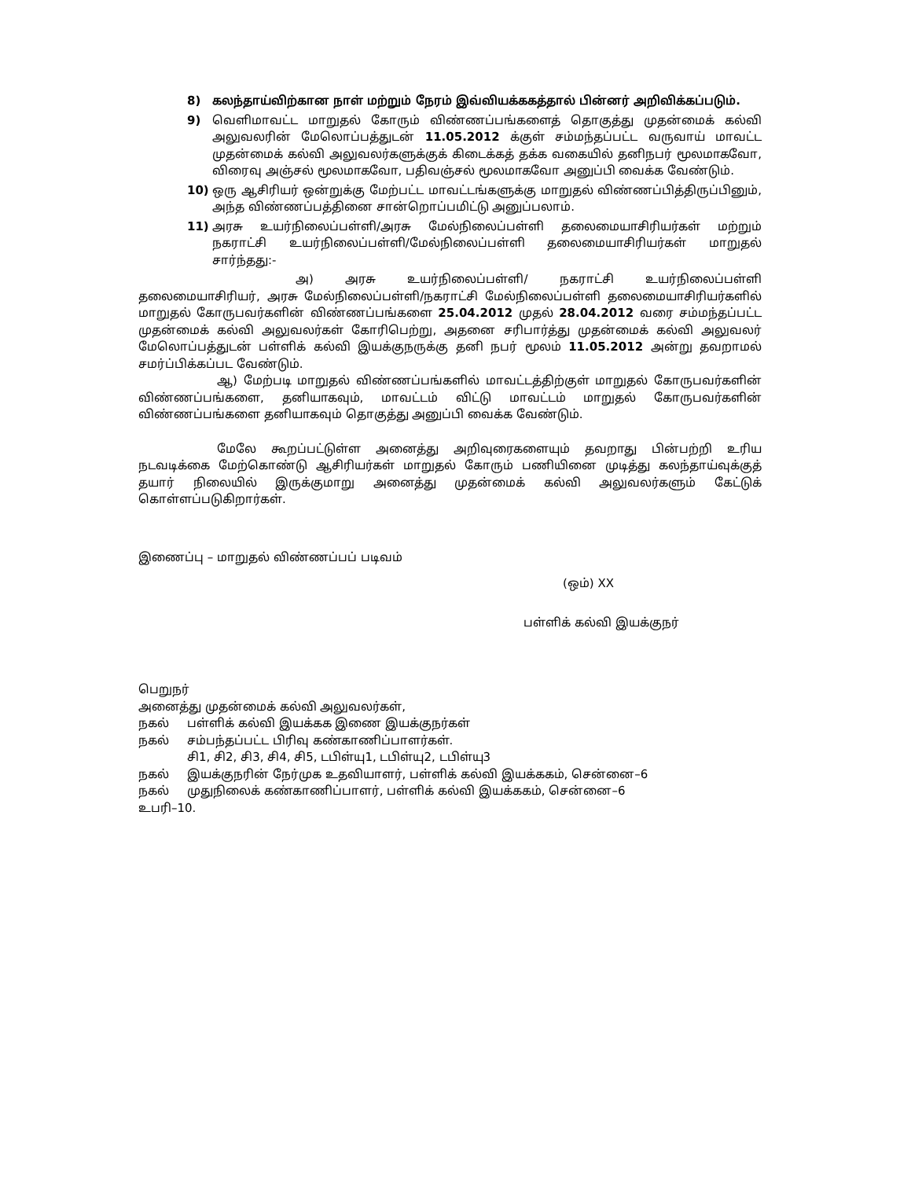8) கலந்தாய்விற்கான நாள் மற்றும் நேரம் இவ்வியக்ககத்தால் பின்னர் அறிவிக்கப்படும்.
9) வெளிமாவட்ட மாறுதல் கோரும் விண்ணப்பங்களைத் தொகுத்து முதன்மைக் கல்வி அலுவலரின் மேலொப்பத்துடன் 11.05.2012 க்குள் சம்மந்தப்பட்ட வருவாய் மாவட்ட முதன்மைக் கல்வி அலுவலர்களுக்குக் கிடைக்கத் தக்க வகையில் தனிநபர் மூலமாகவோ, விரைவு அஞ்சல் மூலமாகவோ, பதிவஞ்சல் மூலமாகவோ அனுப்பி வைக்க வேண்டும்.
10) ஒரு ஆசிரியர் ஒன்றுக்கு மேற்பட்ட மாவட்டங்களுக்கு மாறுதல் விண்ணப்பித்திருப்பினும், அந்த விண்ணப்பத்தினை சான்றொப்பமிட்டு அனுப்பலாம்.
11) அரசு உயர்நிலைப்பள்ளி/அரசு மேல்நிலைப்பள்ளி தலைமையாசிரியர்கள் மற்றும் நகராட்சி உயர்நிலைப்பள்ளி/மேல்நிலைப்பள்ளி தலைமையாசிரியர்கள் மாறுதல் சார்ந்தது:-
அ) அரசு உயர்நிலைப்பள்ளி/ நகராட்சி உயர்நிலைப்பள்ளி தலைமையாசிரியர், அரசு மேல்நிலைப்பள்ளி/நகராட்சி மேல்நிலைப்பள்ளி தலைமையாசிரியர்களில் மாறுதல் கோருபவர்களின் விண்ணப்பங்களை 25.04.2012 முதல் 28.04.2012 வரை சம்மந்தப்பட்ட முதன்மைக் கல்வி அலுவலர்கள் கோரிபெற்று, அதனை சரிபார்த்து முதன்மைக் கல்வி அலுவலர் மேலொப்பத்துடன் பள்ளிக் கல்வி இயக்குநருக்கு தனி நபர் மூலம் 11.05.2012 அன்று தவறாமல் சமர்ப்பிக்கப்பட வேண்டும்.
ஆ) மேற்படி மாறுதல் விண்ணப்பங்களில் மாவட்டத்திற்குள் மாறுதல் கோருபவர்களின் விண்ணப்பங்களை, தனியாகவும், மாவட்டம் விட்டு மாவட்டம் மாறுதல் கோருபவர்களின் விண்ணப்பங்களை தனியாகவும் தொகுத்து அனுப்பி வைக்க வேண்டும்.
மேலே கூறப்பட்டுள்ள அனைத்து அறிவுரைகளையும் தவறாது பின்பற்றி உரிய நடவடிக்கை மேற்கொண்டு ஆசிரியர்கள் மாறுதல் கோரும் பணியினை முடித்து கலந்தாய்வுக்குத் தயார் நிலையில் இருக்குமாறு அனைத்து முதன்மைக் கல்வி அலுவலர்களும் கேட்டுக் கொள்ளப்படுகிறார்கள்.
இணைப்பு – மாறுதல் விண்ணப்பப் படிவம்
(ஒம்) XX
பள்ளிக் கல்வி இயக்குநர்
பெறுநர்
அனைத்து முதன்மைக் கல்வி அலுவலர்கள்,
நகல் பள்ளிக் கல்வி இயக்கக இணை இயக்குநர்கள்
நகல் சம்பந்தப்பட்ட பிரிவு கண்காணிப்பாளர்கள்.
சி1, சி2, சி3, சி4, சி5, டபிள்யு1, டபிள்யு2, டபிள்யு3
நகல் இயக்குநரின் நேர்முக உதவியாளர், பள்ளிக் கல்வி இயக்ககம், சென்னை–6
நகல் முதுநிலைக் கண்காணிப்பாளர், பள்ளிக் கல்வி இயக்ககம், சென்னை–6
உபரி–10.